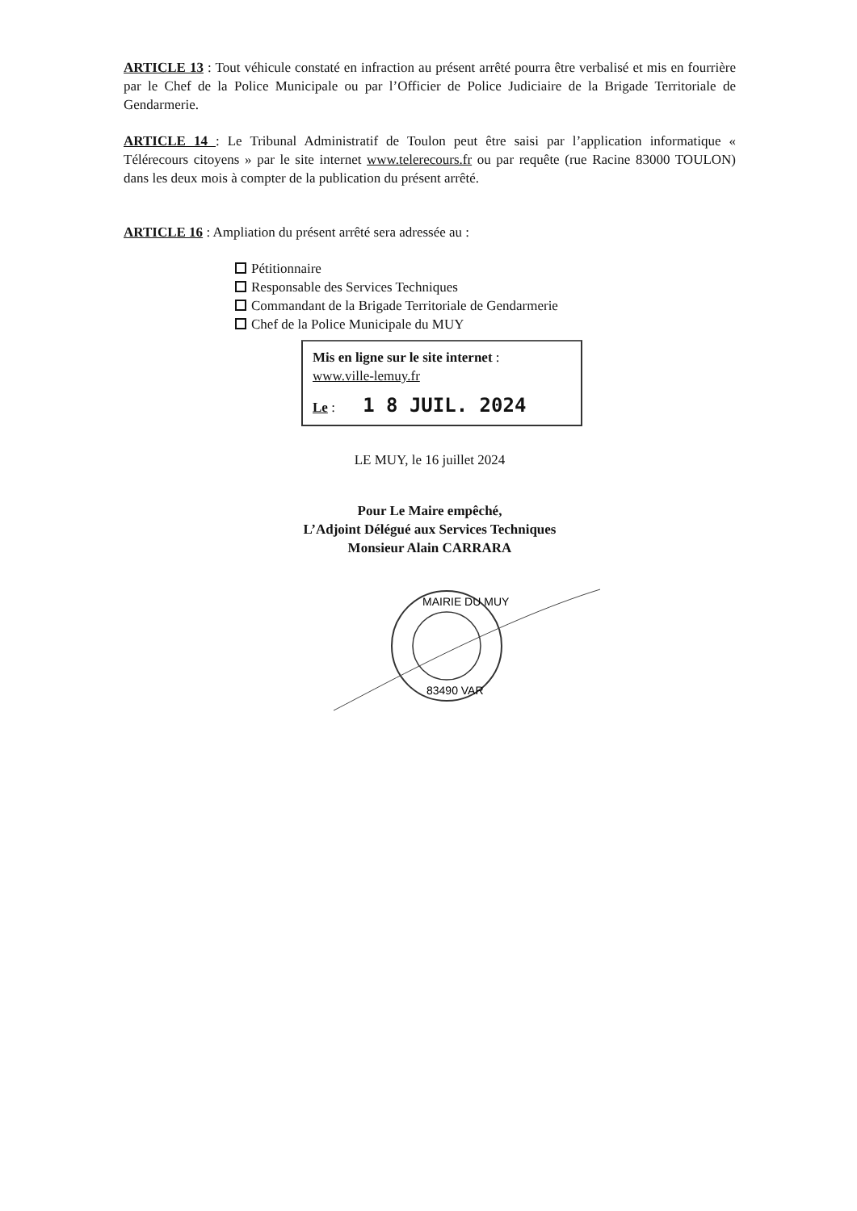ARTICLE 13 : Tout véhicule constaté en infraction au présent arrêté pourra être verbalisé et mis en fourrière par le Chef de la Police Municipale ou par l’Officier de Police Judiciaire de la Brigade Territoriale de Gendarmerie.
ARTICLE 14 : Le Tribunal Administratif de Toulon peut être saisi par l’application informatique « Télérecours citoyens » par le site internet www.telerecours.fr ou par requête (rue Racine 83000 TOULON) dans les deux mois à compter de la publication du présent arrêté.
ARTICLE 16 : Ampliation du présent arrêté sera adressée au :
Pétitionnaire
Responsable des Services Techniques
Commandant de la Brigade Territoriale de Gendarmerie
Chef de la Police Municipale du MUY
Mis en ligne sur le site internet :
www.ville-lemuy.fr
Le : 1 8 JUIL. 2024
LE MUY, le 16 juillet 2024
Pour Le Maire empêché,
L’Adjoint Délégué aux Services Techniques
Monsieur Alain CARRARA
MAIRIE DU MUY
83490 VAR